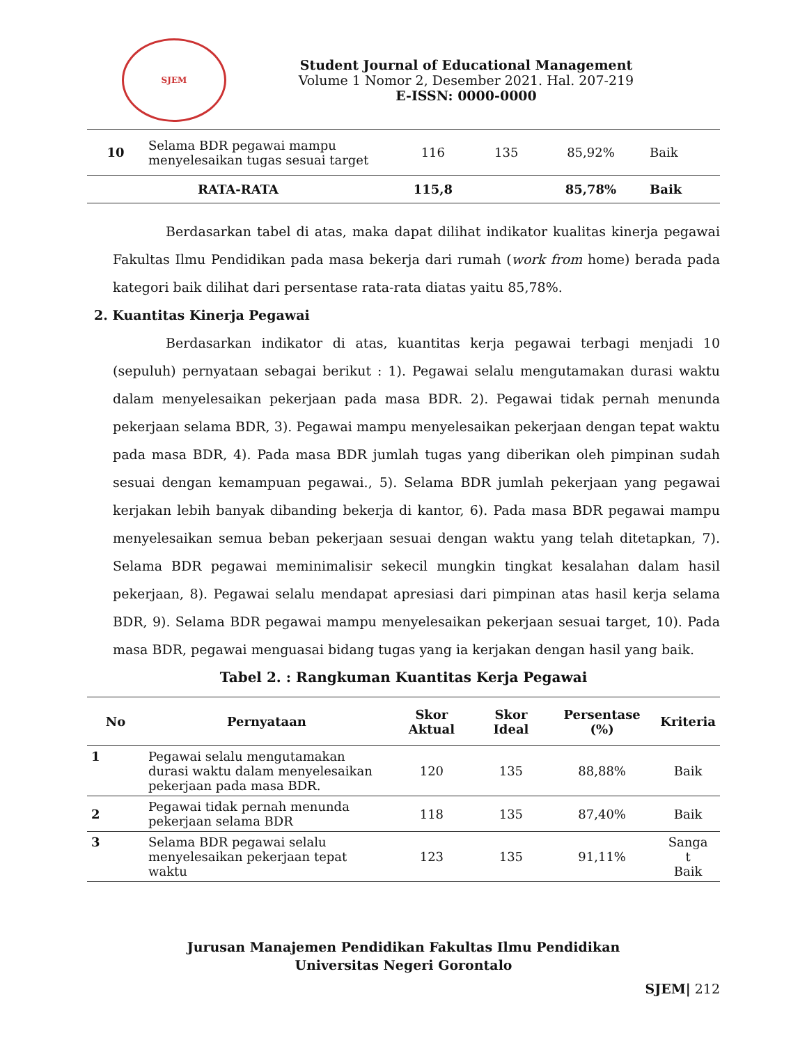SJEM
Student Journal of Educational Management
Volume 1 Nomor 2, Desember 2021. Hal. 207-219
E-ISSN: 0000-0000
| 10 | Selama BDR pegawai mampu menyelesaikan tugas sesuai target | 116 | 135 | 85,92% | Baik |
| RATA-RATA | | 115,8 | | 85,78% | Baik |
Berdasarkan tabel di atas, maka dapat dilihat indikator kualitas kinerja pegawai Fakultas Ilmu Pendidikan pada masa bekerja dari rumah (work from home) berada pada kategori baik dilihat dari persentase rata-rata diatas yaitu 85,78%.
2. Kuantitas Kinerja Pegawai
Berdasarkan indikator di atas, kuantitas kerja pegawai terbagi menjadi 10 (sepuluh) pernyataan sebagai berikut : 1). Pegawai selalu mengutamakan durasi waktu dalam menyelesaikan pekerjaan pada masa BDR. 2). Pegawai tidak pernah menunda pekerjaan selama BDR, 3). Pegawai mampu menyelesaikan pekerjaan dengan tepat waktu pada masa BDR, 4). Pada masa BDR jumlah tugas yang diberikan oleh pimpinan sudah sesuai dengan kemampuan pegawai., 5). Selama BDR jumlah pekerjaan yang pegawai kerjakan lebih banyak dibanding bekerja di kantor, 6). Pada masa BDR pegawai mampu menyelesaikan semua beban pekerjaan sesuai dengan waktu yang telah ditetapkan, 7). Selama BDR pegawai meminimalisir sekecil mungkin tingkat kesalahan dalam hasil pekerjaan, 8). Pegawai selalu mendapat apresiasi dari pimpinan atas hasil kerja selama BDR, 9). Selama BDR pegawai mampu menyelesaikan pekerjaan sesuai target, 10). Pada masa BDR, pegawai menguasai bidang tugas yang ia kerjakan dengan hasil yang baik.
Tabel 2. : Rangkuman Kuantitas Kerja Pegawai
| No | Pernyataan | Skor Aktual | Skor Ideal | Persentase (%) | Kriteria |
| --- | --- | --- | --- | --- | --- |
| 1 | Pegawai selalu mengutamakan durasi waktu dalam menyelesaikan pekerjaan pada masa BDR. | 120 | 135 | 88,88% | Baik |
| 2 | Pegawai tidak pernah menunda pekerjaan selama BDR | 118 | 135 | 87,40% | Baik |
| 3 | Selama BDR pegawai selalu menyelesaikan pekerjaan tepat waktu | 123 | 135 | 91,11% | Sanga t Baik |
Jurusan Manajemen Pendidikan Fakultas Ilmu Pendidikan
Universitas Negeri Gorontalo
SJEM| 212